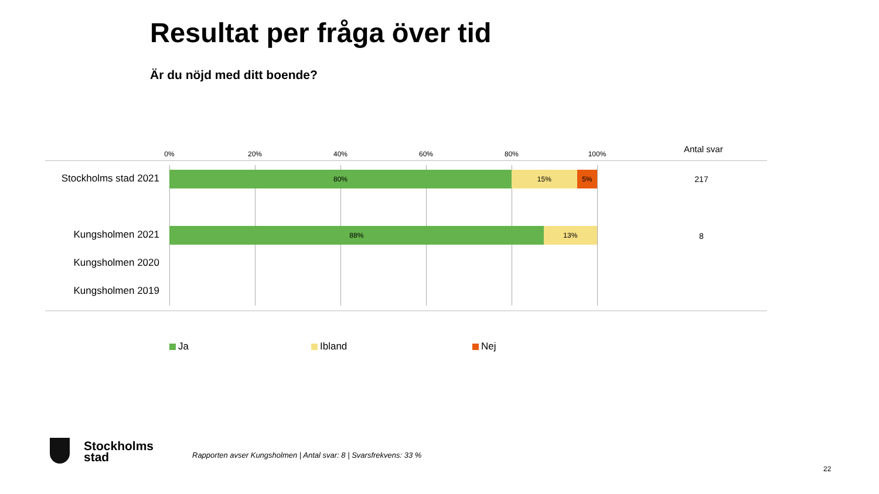Resultat per fråga över tid
Är du nöjd med ditt boende?
0% 20% 40% 60% 80% 100% Antal svar
Stockholms stad 2021
80% 15% 5%
217
Kungsholmen 2021
88% 13%
8
Kungsholmen 2020
Kungsholmen 2019
Ja Ibland Nej
Stockholms
stad
Rapporten avser Kungsholmen | Antal svar: 8 | Svarsfrekvens: 33 %
22